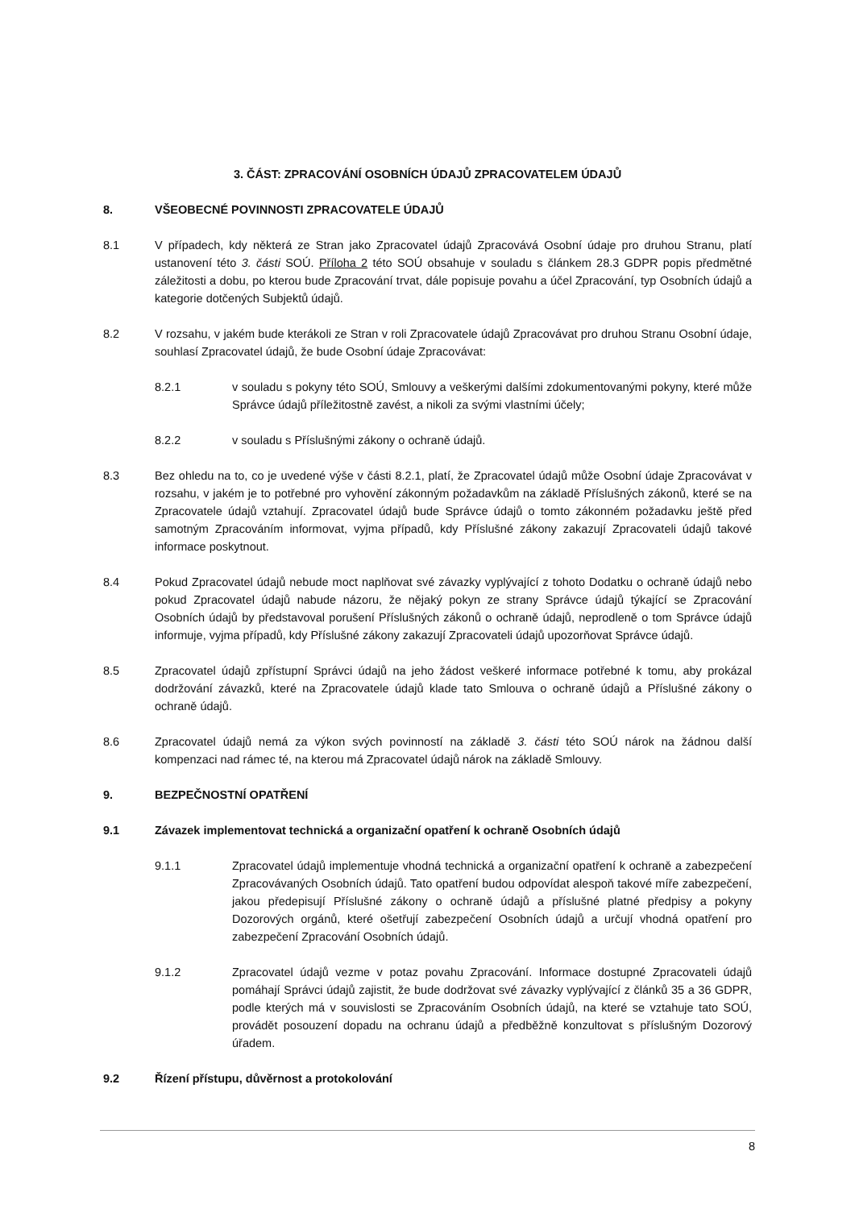3. ČÁST: ZPRACOVÁNÍ OSOBNÍCH ÚDAJŮ ZPRACOVATELEM ÚDAJŮ
8. VŠEOBECNÉ POVINNOSTI ZPRACOVATELE ÚDAJŮ
8.1 V případech, kdy některá ze Stran jako Zpracovatel údajů Zpracovává Osobní údaje pro druhou Stranu, platí ustanovení této 3. části SOÚ. Příloha 2 této SOÚ obsahuje v souladu s článkem 28.3 GDPR popis předmětné záležitosti a dobu, po kterou bude Zpracování trvat, dále popisuje povahu a účel Zpracování, typ Osobních údajů a kategorie dotčených Subjektů údajů.
8.2 V rozsahu, v jakém bude kterákoli ze Stran v roli Zpracovatele údajů Zpracovávat pro druhou Stranu Osobní údaje, souhlasí Zpracovatel údajů, že bude Osobní údaje Zpracovávat:
8.2.1 v souladu s pokyny této SOÚ, Smlouvy a veškerými dalšími zdokumentovanými pokyny, které může Správce údajů příležitostně zavést, a nikoli za svými vlastními účely;
8.2.2 v souladu s Příslušnými zákony o ochraně údajů.
8.3 Bez ohledu na to, co je uvedené výše v části 8.2.1, platí, že Zpracovatel údajů může Osobní údaje Zpracovávat v rozsahu, v jakém je to potřebné pro vyhovění zákonným požadavkům na základě Příslušných zákonů, které se na Zpracovatele údajů vztahují. Zpracovatel údajů bude Správce údajů o tomto zákonném požadavku ještě před samotným Zpracováním informovat, vyjma případů, kdy Příslušné zákony zakazují Zpracovateli údajů takové informace poskytnout.
8.4 Pokud Zpracovatel údajů nebude moct naplňovat své závazky vyplývající z tohoto Dodatku o ochraně údajů nebo pokud Zpracovatel údajů nabude názoru, že nějaký pokyn ze strany Správce údajů týkající se Zpracování Osobních údajů by představoval porušení Příslušných zákonů o ochraně údajů, neprodleně o tom Správce údajů informuje, vyjma případů, kdy Příslušné zákony zakazují Zpracovateli údajů upozorňovat Správce údajů.
8.5 Zpracovatel údajů zpřístupní Správci údajů na jeho žádost veškeré informace potřebné k tomu, aby prokázal dodržování závazků, které na Zpracovatele údajů klade tato Smlouva o ochraně údajů a Příslušné zákony o ochraně údajů.
8.6 Zpracovatel údajů nemá za výkon svých povinností na základě 3. části této SOÚ nárok na žádnou další kompenzaci nad rámec té, na kterou má Zpracovatel údajů nárok na základě Smlouvy.
9. BEZPEČNOSTNÍ OPATŘENÍ
9.1 Závazek implementovat technická a organizační opatření k ochraně Osobních údajů
9.1.1 Zpracovatel údajů implementuje vhodná technická a organizační opatření k ochraně a zabezpečení Zpracovávaných Osobních údajů. Tato opatření budou odpovídat alespoň takové míře zabezpečení, jakou předepisují Příslušné zákony o ochraně údajů a příslušné platné předpisy a pokyny Dozorových orgánů, které ošetřují zabezpečení Osobních údajů a určují vhodná opatření pro zabezpečení Zpracování Osobních údajů.
9.1.2 Zpracovatel údajů vezme v potaz povahu Zpracování. Informace dostupné Zpracovateli údajů pomáhají Správci údajů zajistit, že bude dodržovat své závazky vyplývající z článků 35 a 36 GDPR, podle kterých má v souvislosti se Zpracováním Osobních údajů, na které se vztahuje tato SOÚ, provádět posouzení dopadu na ochranu údajů a předběžně konzultovat s příslušným Dozorový úřadem.
9.2 Řízení přístupu, důvěrnost a protokolování
8